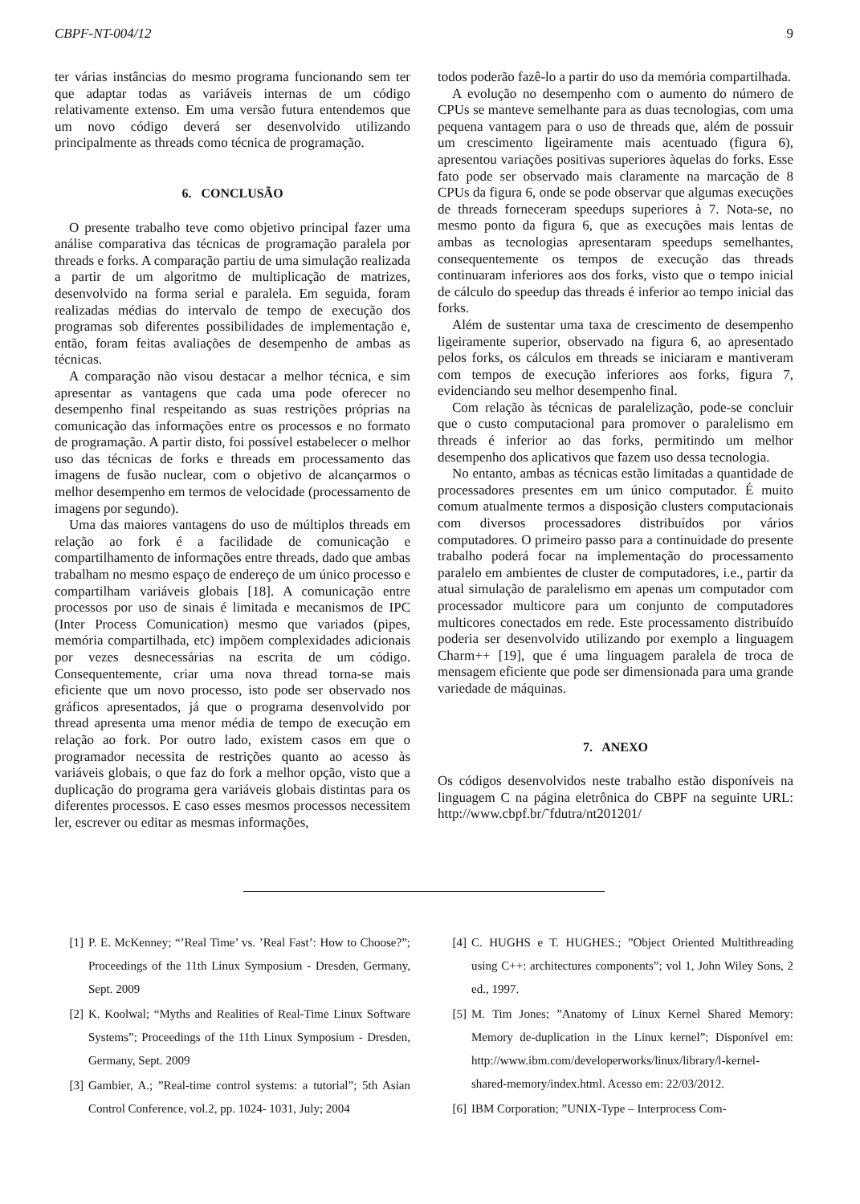CBPF-NT-004/12 9
ter várias instâncias do mesmo programa funcionando sem ter que adaptar todas as variáveis internas de um código relativamente extenso. Em uma versão futura entendemos que um novo código deverá ser desenvolvido utilizando principalmente as threads como técnica de programação.
6. CONCLUSÃO
O presente trabalho teve como objetivo principal fazer uma análise comparativa das técnicas de programação paralela por threads e forks. A comparação partiu de uma simulação realizada a partir de um algoritmo de multiplicação de matrizes, desenvolvido na forma serial e paralela. Em seguida, foram realizadas médias do intervalo de tempo de execução dos programas sob diferentes possibilidades de implementação e, então, foram feitas avaliações de desempenho de ambas as técnicas.
A comparação não visou destacar a melhor técnica, e sim apresentar as vantagens que cada uma pode oferecer no desempenho final respeitando as suas restrições próprias na comunicação das informações entre os processos e no formato de programação. A partir disto, foi possível estabelecer o melhor uso das técnicas de forks e threads em processamento das imagens de fusão nuclear, com o objetivo de alcançarmos o melhor desempenho em termos de velocidade (processamento de imagens por segundo).
Uma das maiores vantagens do uso de múltiplos threads em relação ao fork é a facilidade de comunicação e compartilhamento de informações entre threads, dado que ambas trabalham no mesmo espaço de endereço de um único processo e compartilham variáveis globais [18]. A comunicação entre processos por uso de sinais é limitada e mecanismos de IPC (Inter Process Comunication) mesmo que variados (pipes, memória compartilhada, etc) impõem complexidades adicionais por vezes desnecessárias na escrita de um código. Consequentemente, criar uma nova thread torna-se mais eficiente que um novo processo, isto pode ser observado nos gráficos apresentados, já que o programa desenvolvido por thread apresenta uma menor média de tempo de execução em relação ao fork. Por outro lado, existem casos em que o programador necessita de restrições quanto ao acesso às variáveis globais, o que faz do fork a melhor opção, visto que a duplicação do programa gera variáveis globais distintas para os diferentes processos. E caso esses mesmos processos necessitem ler, escrever ou editar as mesmas informações,
todos poderão fazê-lo a partir do uso da memória compartilhada.
A evolução no desempenho com o aumento do número de CPUs se manteve semelhante para as duas tecnologias, com uma pequena vantagem para o uso de threads que, além de possuir um crescimento ligeiramente mais acentuado (figura 6), apresentou variações positivas superiores àquelas do forks. Esse fato pode ser observado mais claramente na marcação de 8 CPUs da figura 6, onde se pode observar que algumas execuções de threads forneceram speedups superiores à 7. Nota-se, no mesmo ponto da figura 6, que as execuções mais lentas de ambas as tecnologias apresentaram speedups semelhantes, consequentemente os tempos de execução das threads continuaram inferiores aos dos forks, visto que o tempo inicial de cálculo do speedup das threads é inferior ao tempo inicial das forks.
Além de sustentar uma taxa de crescimento de desempenho ligeiramente superior, observado na figura 6, ao apresentado pelos forks, os cálculos em threads se iniciaram e mantiveram com tempos de execução inferiores aos forks, figura 7, evidenciando seu melhor desempenho final.
Com relação às técnicas de paralelização, pode-se concluir que o custo computacional para promover o paralelismo em threads é inferior ao das forks, permitindo um melhor desempenho dos aplicativos que fazem uso dessa tecnologia.
No entanto, ambas as técnicas estão limitadas a quantidade de processadores presentes em um único computador. É muito comum atualmente termos a disposição clusters computacionais com diversos processadores distribuídos por vários computadores. O primeiro passo para a continuidade do presente trabalho poderá focar na implementação do processamento paralelo em ambientes de cluster de computadores, i.e., partir da atual simulação de paralelismo em apenas um computador com processador multicore para um conjunto de computadores multicores conectados em rede. Este processamento distribuído poderia ser desenvolvido utilizando por exemplo a linguagem Charm++ [19], que é uma linguagem paralela de troca de mensagem eficiente que pode ser dimensionada para uma grande variedade de máquinas.
7. ANEXO
Os códigos desenvolvidos neste trabalho estão disponíveis na linguagem C na página eletrônica do CBPF na seguinte URL: http://www.cbpf.br/˜fdutra/nt201201/
[1] P. E. McKenney; “’Real Time’ vs. ’Real Fast’: How to Choose?”; Proceedings of the 11th Linux Symposium - Dresden, Germany, Sept. 2009
[2] K. Koolwal; “Myths and Realities of Real-Time Linux Software Systems”; Proceedings of the 11th Linux Symposium - Dresden, Germany, Sept. 2009
[3] Gambier, A.; ”Real-time control systems: a tutorial”; 5th Asian Control Conference, vol.2, pp. 1024- 1031, July; 2004
[4] C. HUGHS e T. HUGHES.; ”Object Oriented Multithreading using C++: architectures components”; vol 1, John Wiley Sons, 2 ed., 1997.
[5] M. Tim Jones; ”Anatomy of Linux Kernel Shared Memory: Memory de-duplication in the Linux kernel”; Disponível em: http://www.ibm.com/developerworks/linux/library/l-kernel-shared-memory/index.html. Acesso em: 22/03/2012.
[6] IBM Corporation; ”UNIX-Type – Interprocess Com-